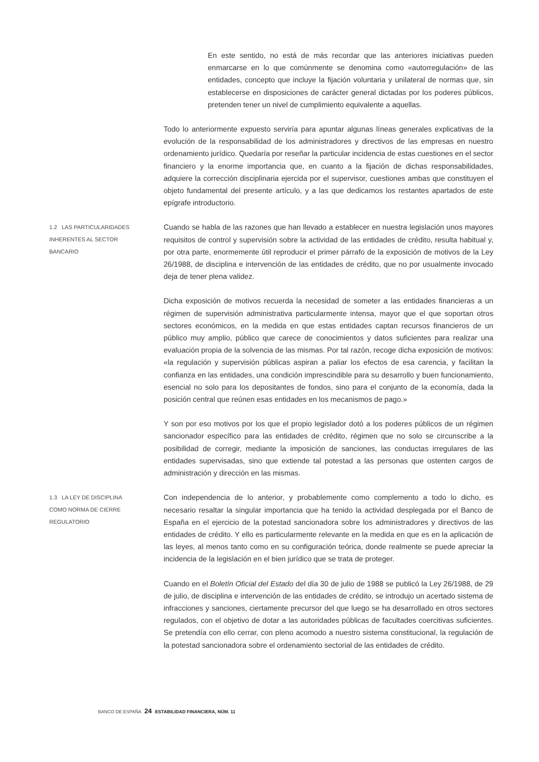En este sentido, no está de más recordar que las anteriores iniciativas pueden enmarcarse en lo que comúnmente se denomina como «autorregulación» de las entidades, concepto que incluye la fijación voluntaria y unilateral de normas que, sin establecerse en disposiciones de carácter general dictadas por los poderes públicos, pretenden tener un nivel de cumplimiento equivalente a aquellas.
Todo lo anteriormente expuesto serviría para apuntar algunas líneas generales explicativas de la evolución de la responsabilidad de los administradores y directivos de las empresas en nuestro ordenamiento jurídico. Quedaría por reseñar la particular incidencia de estas cuestiones en el sector financiero y la enorme importancia que, en cuanto a la fijación de dichas responsabilidades, adquiere la corrección disciplinaria ejercida por el supervisor, cuestiones ambas que constituyen el objeto fundamental del presente artículo, y a las que dedicamos los restantes apartados de este epígrafe introductorio.
1.2 LAS PARTICULARIDADES
INHERENTES AL SECTOR
BANCARIO
Cuando se habla de las razones que han llevado a establecer en nuestra legislación unos mayores requisitos de control y supervisión sobre la actividad de las entidades de crédito, resulta habitual y, por otra parte, enormemente útil reproducir el primer párrafo de la exposición de motivos de la Ley 26/1988, de disciplina e intervención de las entidades de crédito, que no por usualmente invocado deja de tener plena validez.
Dicha exposición de motivos recuerda la necesidad de someter a las entidades financieras a un régimen de supervisión administrativa particularmente intensa, mayor que el que soportan otros sectores económicos, en la medida en que estas entidades captan recursos financieros de un público muy amplio, público que carece de conocimientos y datos suficientes para realizar una evaluación propia de la solvencia de las mismas. Por tal razón, recoge dicha exposición de motivos: «la regulación y supervisión públicas aspiran a paliar los efectos de esa carencia, y facilitan la confianza en las entidades, una condición imprescindible para su desarrollo y buen funcionamiento, esencial no solo para los depositantes de fondos, sino para el conjunto de la economía, dada la posición central que reúnen esas entidades en los mecanismos de pago.»
Y son por eso motivos por los que el propio legislador dotó a los poderes públicos de un régimen sancionador específico para las entidades de crédito, régimen que no solo se circunscribe a la posibilidad de corregir, mediante la imposición de sanciones, las conductas irregulares de las entidades supervisadas, sino que extiende tal potestad a las personas que ostenten cargos de administración y dirección en las mismas.
1.3 LA LEY DE DISCIPLINA
COMO NORMA DE CIERRE
REGULATORIO
Con independencia de lo anterior, y probablemente como complemento a todo lo dicho, es necesario resaltar la singular importancia que ha tenido la actividad desplegada por el Banco de España en el ejercicio de la potestad sancionadora sobre los administradores y directivos de las entidades de crédito. Y ello es particularmente relevante en la medida en que es en la aplicación de las leyes, al menos tanto como en su configuración teórica, donde realmente se puede apreciar la incidencia de la legislación en el bien jurídico que se trata de proteger.
Cuando en el Boletín Oficial del Estado del día 30 de julio de 1988 se publicó la Ley 26/1988, de 29 de julio, de disciplina e intervención de las entidades de crédito, se introdujo un acertado sistema de infracciones y sanciones, ciertamente precursor del que luego se ha desarrollado en otros sectores regulados, con el objetivo de dotar a las autoridades públicas de facultades coercitivas suficientes. Se pretendía con ello cerrar, con pleno acomodo a nuestro sistema constitucional, la regulación de la potestad sancionadora sobre el ordenamiento sectorial de las entidades de crédito.
BANCO DE ESPAÑA 24 ESTABILIDAD FINANCIERA, NÚM. 11